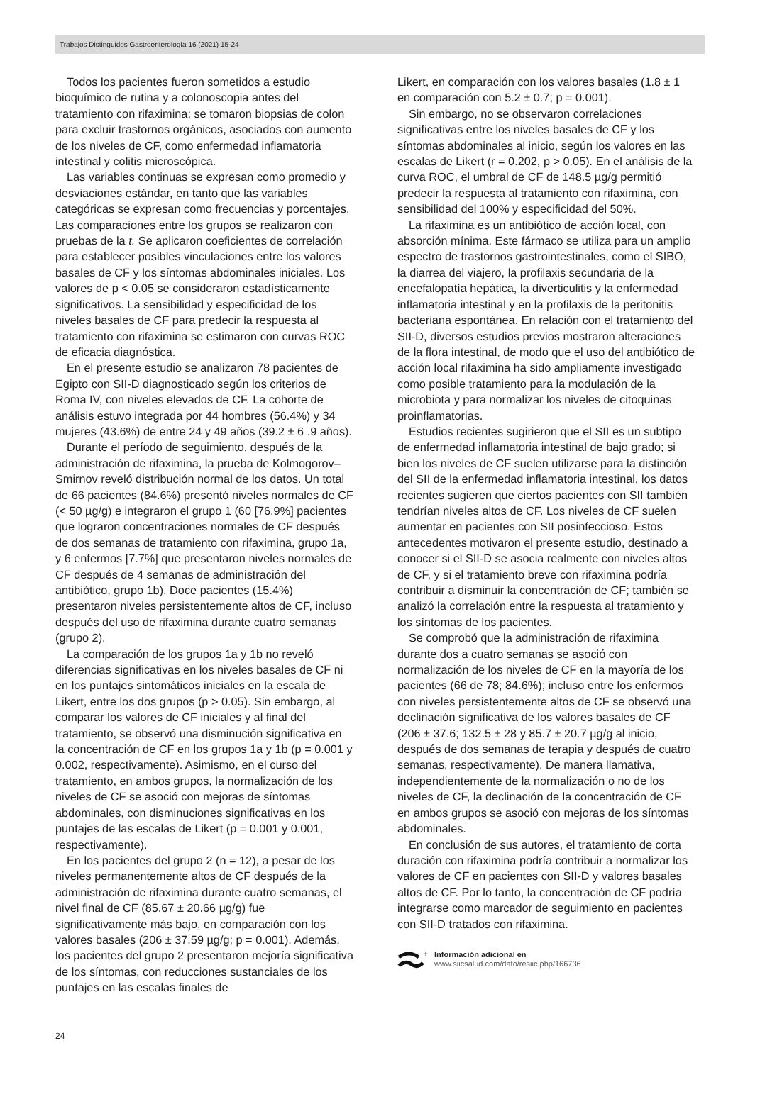Trabajos Distinguidos Gastroenterología 16 (2021) 15-24
Todos los pacientes fueron sometidos a estudio bioquímico de rutina y a colonoscopia antes del tratamiento con rifaximina; se tomaron biopsias de colon para excluir trastornos orgánicos, asociados con aumento de los niveles de CF, como enfermedad inflamatoria intestinal y colitis microscópica.
Las variables continuas se expresan como promedio y desviaciones estándar, en tanto que las variables categóricas se expresan como frecuencias y porcentajes. Las comparaciones entre los grupos se realizaron con pruebas de la t. Se aplicaron coeficientes de correlación para establecer posibles vinculaciones entre los valores basales de CF y los síntomas abdominales iniciales. Los valores de p < 0.05 se consideraron estadísticamente significativos. La sensibilidad y especificidad de los niveles basales de CF para predecir la respuesta al tratamiento con rifaximina se estimaron con curvas ROC de eficacia diagnóstica.
En el presente estudio se analizaron 78 pacientes de Egipto con SII-D diagnosticado según los criterios de Roma IV, con niveles elevados de CF. La cohorte de análisis estuvo integrada por 44 hombres (56.4%) y 34 mujeres (43.6%) de entre 24 y 49 años (39.2 ± 6 .9 años).
Durante el período de seguimiento, después de la administración de rifaximina, la prueba de Kolmogorov–Smirnov reveló distribución normal de los datos. Un total de 66 pacientes (84.6%) presentó niveles normales de CF (< 50 µg/g) e integraron el grupo 1 (60 [76.9%] pacientes que lograron concentraciones normales de CF después de dos semanas de tratamiento con rifaximina, grupo 1a, y 6 enfermos [7.7%] que presentaron niveles normales de CF después de 4 semanas de administración del antibiótico, grupo 1b). Doce pacientes (15.4%) presentaron niveles persistentemente altos de CF, incluso después del uso de rifaximina durante cuatro semanas (grupo 2).
La comparación de los grupos 1a y 1b no reveló diferencias significativas en los niveles basales de CF ni en los puntajes sintomáticos iniciales en la escala de Likert, entre los dos grupos (p > 0.05). Sin embargo, al comparar los valores de CF iniciales y al final del tratamiento, se observó una disminución significativa en la concentración de CF en los grupos 1a y 1b (p = 0.001 y 0.002, respectivamente). Asimismo, en el curso del tratamiento, en ambos grupos, la normalización de los niveles de CF se asoció con mejoras de síntomas abdominales, con disminuciones significativas en los puntajes de las escalas de Likert (p = 0.001 y 0.001, respectivamente).
En los pacientes del grupo 2 (n = 12), a pesar de los niveles permanentemente altos de CF después de la administración de rifaximina durante cuatro semanas, el nivel final de CF (85.67 ± 20.66 µg/g) fue significativamente más bajo, en comparación con los valores basales (206 ± 37.59 µg/g; p = 0.001). Además, los pacientes del grupo 2 presentaron mejoría significativa de los síntomas, con reducciones sustanciales de los puntajes en las escalas finales de
Likert, en comparación con los valores basales (1.8 ± 1 en comparación con 5.2 ± 0.7; p = 0.001).
Sin embargo, no se observaron correlaciones significativas entre los niveles basales de CF y los síntomas abdominales al inicio, según los valores en las escalas de Likert (r = 0.202, p > 0.05). En el análisis de la curva ROC, el umbral de CF de 148.5 µg/g permitió predecir la respuesta al tratamiento con rifaximina, con sensibilidad del 100% y especificidad del 50%.
La rifaximina es un antibiótico de acción local, con absorción mínima. Este fármaco se utiliza para un amplio espectro de trastornos gastrointestinales, como el SIBO, la diarrea del viajero, la profilaxis secundaria de la encefalopatía hepática, la diverticulitis y la enfermedad inflamatoria intestinal y en la profilaxis de la peritonitis bacteriana espontánea. En relación con el tratamiento del SII-D, diversos estudios previos mostraron alteraciones de la flora intestinal, de modo que el uso del antibiótico de acción local rifaximina ha sido ampliamente investigado como posible tratamiento para la modulación de la microbiota y para normalizar los niveles de citoquinas proinflamatorias.
Estudios recientes sugirieron que el SII es un subtipo de enfermedad inflamatoria intestinal de bajo grado; si bien los niveles de CF suelen utilizarse para la distinción del SII de la enfermedad inflamatoria intestinal, los datos recientes sugieren que ciertos pacientes con SII también tendrían niveles altos de CF. Los niveles de CF suelen aumentar en pacientes con SII posinfeccioso. Estos antecedentes motivaron el presente estudio, destinado a conocer si el SII-D se asocia realmente con niveles altos de CF, y si el tratamiento breve con rifaximina podría contribuir a disminuir la concentración de CF; también se analizó la correlación entre la respuesta al tratamiento y los síntomas de los pacientes.
Se comprobó que la administración de rifaximina durante dos a cuatro semanas se asoció con normalización de los niveles de CF en la mayoría de los pacientes (66 de 78; 84.6%); incluso entre los enfermos con niveles persistentemente altos de CF se observó una declinación significativa de los valores basales de CF (206 ± 37.6; 132.5 ± 28 y 85.7 ± 20.7 µg/g al inicio, después de dos semanas de terapia y después de cuatro semanas, respectivamente). De manera llamativa, independientemente de la normalización o no de los niveles de CF, la declinación de la concentración de CF en ambos grupos se asoció con mejoras de los síntomas abdominales.
En conclusión de sus autores, el tratamiento de corta duración con rifaximina podría contribuir a normalizar los valores de CF en pacientes con SII-D y valores basales altos de CF. Por lo tanto, la concentración de CF podría integrarse como marcador de seguimiento en pacientes con SII-D tratados con rifaximina.
+
Información adicional en
www.siicsalud.com/dato/resiic.php/166736
24